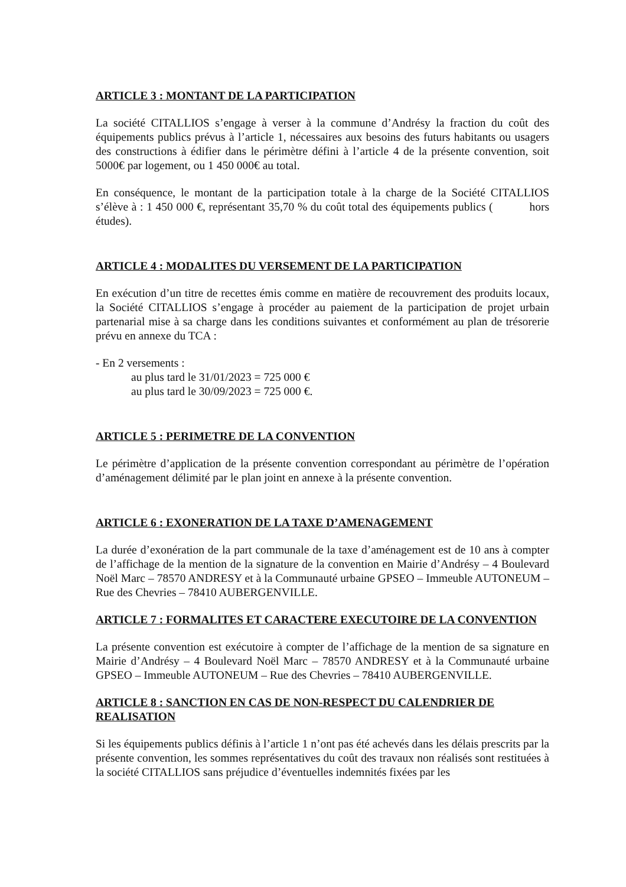ARTICLE 3 : MONTANT DE LA PARTICIPATION
La société CITALLIOS s’engage à verser à la commune d’Andrésy la fraction du coût des équipements publics prévus à l’article 1, nécessaires aux besoins des futurs habitants ou usagers des constructions à édifier dans le périmètre défini à l’article 4 de la présente convention, soit 5000€ par logement, ou 1 450 000€ au total.
En conséquence, le montant de la participation totale à la charge de la Société CITALLIOS s’élève à : 1 450 000 €, représentant 35,70 % du coût total des équipements publics ( hors études).
ARTICLE 4 : MODALITES DU VERSEMENT DE LA PARTICIPATION
En exécution d’un titre de recettes émis comme en matière de recouvrement des produits locaux, la Société CITALLIOS s’engage à procéder au paiement de la participation de projet urbain partenarial mise à sa charge dans les conditions suivantes et conformément au plan de trésorerie prévu en annexe du TCA :
- En 2 versements :
au plus tard le 31/01/2023 = 725 000 €
au plus tard le 30/09/2023 = 725 000 €.
ARTICLE 5 : PERIMETRE DE LA CONVENTION
Le périmètre d’application de la présente convention correspondant au périmètre de l’opération d’aménagement délimité par le plan joint en annexe à la présente convention.
ARTICLE 6 : EXONERATION DE LA TAXE D’AMENAGEMENT
La durée d’exonération de la part communale de la taxe d’aménagement est de 10 ans à compter de l’affichage de la mention de la signature de la convention en Mairie d’Andrésy – 4 Boulevard Noël Marc – 78570 ANDRESY et à la Communauté urbaine GPSEO – Immeuble AUTONEUM – Rue des Chevries – 78410 AUBERGENVILLE.
ARTICLE 7 : FORMALITES ET CARACTERE EXECUTOIRE DE LA CONVENTION
La présente convention est exécutoire à compter de l’affichage de la mention de sa signature en Mairie d’Andrésy – 4 Boulevard Noël Marc – 78570 ANDRESY et à la Communauté urbaine GPSEO – Immeuble AUTONEUM – Rue des Chevries – 78410 AUBERGENVILLE.
ARTICLE 8 : SANCTION EN CAS DE NON-RESPECT DU CALENDRIER DE REALISATION
Si les équipements publics définis à l’article 1 n’ont pas été achevés dans les délais prescrits par la présente convention, les sommes représentatives du coût des travaux non réalisés sont restituées à la société CITALLIOS sans préjudice d’éventuelles indemnités fixées par les